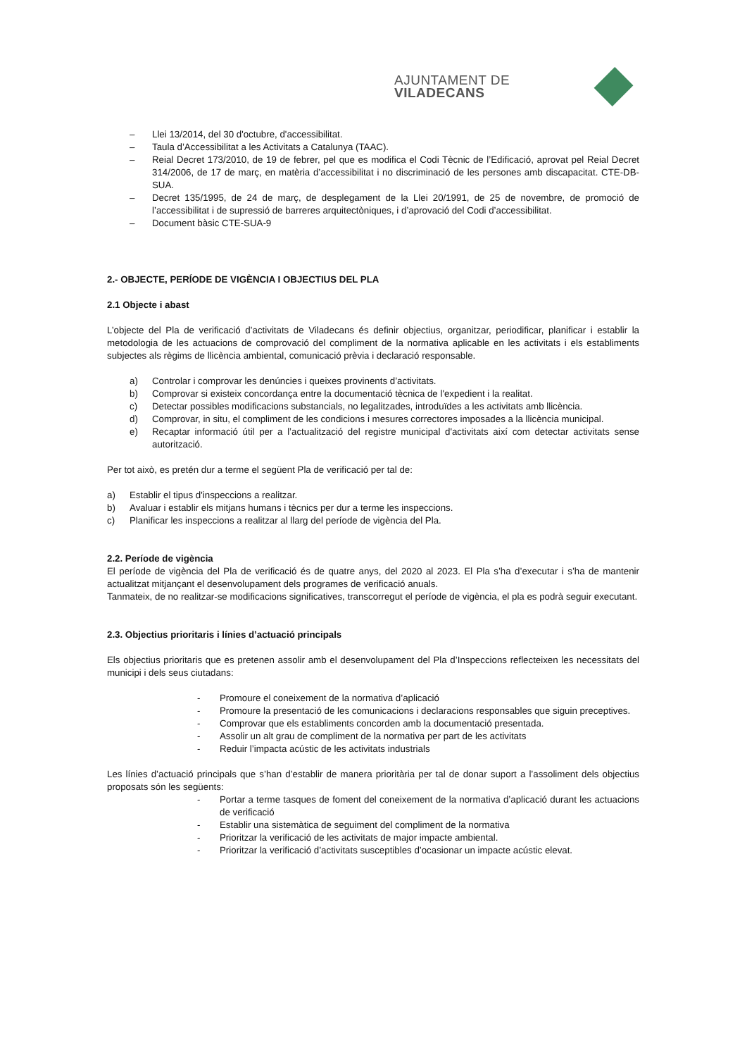AJUNTAMENT DE VILADECANS
– Llei 13/2014, del 30 d'octubre, d'accessibilitat.
– Taula d’Accessibilitat a les Activitats a Catalunya (TAAC).
– Reial Decret 173/2010, de 19 de febrer, pel que es modifica el Codi Tècnic de l’Edificació, aprovat pel Reial Decret 314/2006, de 17 de març, en matèria d’accessibilitat i no discriminació de les persones amb discapacitat. CTE-DB-SUA.
– Decret 135/1995, de 24 de març, de desplegament de la Llei 20/1991, de 25 de novembre, de promoció de l’accessibilitat i de supressió de barreres arquitectòniques, i d’aprovació del Codi d’accessibilitat.
– Document bàsic CTE-SUA-9
2.- OBJECTE, PERÍODE DE VIGÈNCIA I OBJECTIUS DEL PLA
2.1 Objecte i abast
L’objecte del Pla de verificació d’activitats de Viladecans és definir objectius, organitzar, periodificar, planificar i establir la metodologia de les actuacions de comprovació del compliment de la normativa aplicable en les activitats i els establiments subjectes als règims de llicència ambiental, comunicació prèvia i declaració responsable.
a) Controlar i comprovar les denúncies i queixes provinents d’activitats.
b) Comprovar si existeix concordança entre la documentació tècnica de l'expedient i la realitat.
c) Detectar possibles modificacions substancials, no legalitzades, introduïdes a les activitats amb llicència.
d) Comprovar, in situ, el compliment de les condicions i mesures correctores imposades a la llicència municipal.
e) Recaptar informació útil per a l’actualització del registre municipal d'activitats així com detectar activitats sense autorització.
Per tot això, es pretén dur a terme el següent Pla de verificació per tal de:
a) Establir el tipus d'inspeccions a realitzar.
b) Avaluar i establir els mitjans humans i tècnics per dur a terme les inspeccions.
c) Planificar les inspeccions a realitzar al llarg del període de vigència del Pla.
2.2. Període de vigència
El període de vigència del Pla de verificació és de quatre anys, del 2020 al 2023. El Pla s’ha d’executar i s’ha de mantenir actualitzat mitjançant el desenvolupament dels programes de verificació anuals.
Tanmateix, de no realitzar-se modificacions significatives, transcorregut el període de vigència, el pla es podrà seguir executant.
2.3. Objectius prioritaris i línies d’actuació principals
Els objectius prioritaris que es pretenen assolir amb el desenvolupament del Pla d’Inspeccions reflecteixen les necessitats del municipi i dels seus ciutadans:
- Promoure el coneixement de la normativa d’aplicació
- Promoure la presentació de les comunicacions i declaracions responsables que siguin preceptives.
- Comprovar que els establiments concorden amb la documentació presentada.
- Assolir un alt grau de compliment de la normativa per part de les activitats
- Reduir l’impacta acústic de les activitats industrials
Les línies d’actuació principals que s’han d’establir de manera prioritària per tal de donar suport a l’assoliment dels objectius proposats són les següents:
- Portar a terme tasques de foment del coneixement de la normativa d’aplicació durant les actuacions de verificació
- Establir una sistemàtica de seguiment del compliment de la normativa
- Prioritzar la verificació de les activitats de major impacte ambiental.
- Prioritzar la verificació d’activitats susceptibles d’ocasionar un impacte acústic elevat.